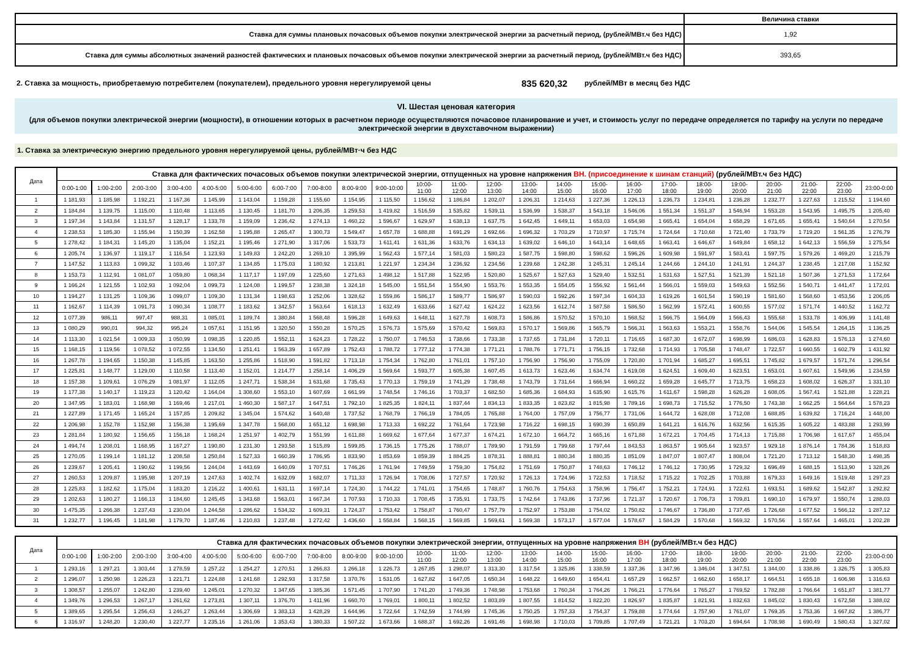| | Величина ставки |
| Ставка для суммы плановых почасовых объемов покупки электрической энергии за расчетный период, (рублей/МВт.ч без НДС) | 1,92 |
| Ставка для суммы абсолютных значений разностей фактических и плановых почасовых объемов покупки электрической энергии за расчетный период, (рублей/МВт.ч без НДС) | 393,65 |
2. Ставка за мощность, приобретаемую потребителем (покупателем), предельного уровня нерегулируемой цены 835 620,32 рублей/МВт в месяц без НДС
VI. Шестая ценовая категория
(для объемов покупки электрической энергии (мощности), в отношении которых в расчетном периоде осуществляются почасовое планирование и учет, и стоимость услуг по передаче определяется по тарифу на услуги по передаче электрической энергии в двухставочном выражении)
1. Ставка за электрическую энергию предельного уровня нерегулируемой цены, рублей/МВт·ч без НДС
| Дата | Ставка для фактических почасовых объемов покупки электрической энергии, отпущенных на уровне напряжения ВН. (присоединение к шинам станций) (рублей/МВт.ч без НДС) | | | | | | | | | | | | | | | | | | | | | | | |
| --- | --- | --- | --- | --- | --- | --- | --- | --- | --- | --- | --- | --- | --- | --- | --- | --- | --- | --- | --- | --- | --- | --- | --- | --- |
| | 0:00-1:00 | 1:00-2:00 | 2:00-3:00 | 3:00-4:00 | 4:00-5:00 | 5:00-6:00 | 6:00-7:00 | 7:00-8:00 | 8:00-9:00 | 9:00-10:00 | 10:00- 11:00 | 11:00- 12:00 | 12:00- 13:00 | 13:00- 14:00 | 14:00- 15:00 | 15:00- 16:00 | 16:00- 17:00 | 17:00- 18:00 | 18:00- 19:00 | 19:00- 20:00 | 20:00- 21:00 | 21:00- 22:00 | 22:00- 23:00 | 23:00-0:00 |
| 1 | 1 181,93 | 1 185,98 | 1 192,21 | 1 167,36 | 1 145,99 | 1 143,04 | 1 159,28 | 1 155,60 | 1 154,95 | 1 115,50 | 1 156,62 | 1 186,84 | 1 202,07 | 1 206,31 | 1 214,63 | 1 227,36 | 1 226,13 | 1 236,73 | 1 234,81 | 1 236,28 | 1 232,77 | 1 227,63 | 1 215,52 | 1 194,60 |
| 2 | 1 184,84 | 1 139,75 | 1 115,00 | 1 110,48 | 1 113,65 | 1 130,45 | 1 181,70 | 1 206,35 | 1 259,53 | 1 419,82 | 1 516,59 | 1 535,82 | 1 539,11 | 1 536,99 | 1 538,37 | 1 543,18 | 1 546,06 | 1 551,34 | 1 551,37 | 1 546,94 | 1 553,28 | 1 543,95 | 1 495,75 | 1 205,40 |
| 3 | 1 197,34 | 1 143,84 | 1 131,57 | 1 128,17 | 1 133,78 | 1 159,09 | 1 236,42 | 1 274,13 | 1 460,22 | 1 596,67 | 1 629,97 | 1 638,13 | 1 637,75 | 1 642,45 | 1 649,11 | 1 653,03 | 1 654,98 | 1 665,41 | 1 654,04 | 1 658,29 | 1 671,65 | 1 655,41 | 1 540,64 | 1 270,54 |
| 4 | 1 238,53 | 1 185,30 | 1 155,94 | 1 150,39 | 1 162,58 | 1 195,88 | 1 265,47 | 1 300,73 | 1 549,47 | 1 657,78 | 1 688,88 | 1 691,29 | 1 692,66 | 1 696,32 | 1 703,29 | 1 710,97 | 1 715,74 | 1 724,64 | 1 710,68 | 1 721,40 | 1 733,79 | 1 719,20 | 1 561,35 | 1 276,79 |
| 5 | 1 278,42 | 1 184,31 | 1 145,20 | 1 135,04 | 1 152,21 | 1 195,46 | 1 271,90 | 1 317,06 | 1 533,73 | 1 611,41 | 1 631,36 | 1 633,76 | 1 634,13 | 1 639,02 | 1 646,10 | 1 643,14 | 1 648,65 | 1 663,41 | 1 646,67 | 1 649,84 | 1 658,12 | 1 642,13 | 1 556,59 | 1 275,54 |
| 6 | 1 205,74 | 1 136,97 | 1 119,17 | 1 116,54 | 1 123,93 | 1 149,83 | 1 242,20 | 1 269,10 | 1 395,99 | 1 562,43 | 1 577,14 | 1 581,03 | 1 580,23 | 1 587,75 | 1 598,80 | 1 598,62 | 1 596,26 | 1 609,98 | 1 591,97 | 1 583,41 | 1 597,75 | 1 579,26 | 1 469,20 | 1 215,79 |
| 7 | 1 147,52 | 1 113,83 | 1 099,32 | 1 103,46 | 1 107,37 | 1 134,85 | 1 175,03 | 1 180,92 | 1 213,81 | 1 221,97 | 1 234,34 | 1 236,92 | 1 234,56 | 1 239,68 | 1 242,38 | 1 245,31 | 1 245,14 | 1 244,66 | 1 244,10 | 1 241,91 | 1 244,37 | 1 238,45 | 1 217,08 | 1 152,92 |
| 8 | 1 153,73 | 1 112,91 | 1 081,07 | 1 059,80 | 1 068,34 | 1 117,17 | 1 197,09 | 1 225,60 | 1 271,63 | 1 498,12 | 1 517,88 | 1 522,95 | 1 520,80 | 1 525,67 | 1 527,63 | 1 529,40 | 1 532,51 | 1 531,63 | 1 527,51 | 1 521,39 | 1 521,18 | 1 507,36 | 1 271,53 | 1 172,64 |
| 9 | 1 166,24 | 1 121,55 | 1 102,93 | 1 092,04 | 1 099,73 | 1 124,08 | 1 199,57 | 1 238,38 | 1 324,18 | 1 545,00 | 1 551,54 | 1 554,90 | 1 553,76 | 1 553,35 | 1 554,05 | 1 556,92 | 1 561,44 | 1 566,01 | 1 559,03 | 1 549,63 | 1 552,56 | 1 540,71 | 1 441,47 | 1 172,01 |
| 10 | 1 194,27 | 1 131,25 | 1 109,36 | 1 099,07 | 1 109,30 | 1 131,34 | 1 198,63 | 1 252,06 | 1 328,62 | 1 559,86 | 1 586,17 | 1 589,77 | 1 586,97 | 1 590,03 | 1 592,26 | 1 597,34 | 1 604,33 | 1 619,26 | 1 601,54 | 1 590,19 | 1 581,60 | 1 568,60 | 1 453,56 | 1 206,05 |
| 11 | 1 162,67 | 1 114,39 | 1 091,73 | 1 090,34 | 1 108,77 | 1 183,62 | 1 342,57 | 1 563,64 | 1 618,13 | 1 632,49 | 1 633,66 | 1 627,42 | 1 624,22 | 1 623,56 | 1 612,74 | 1 587,58 | 1 586,50 | 1 562,99 | 1 572,41 | 1 600,55 | 1 577,02 | 1 571,74 | 1 440,52 | 1 162,72 |
| 12 | 1 077,39 | 986,11 | 997,47 | 988,31 | 1 085,01 | 1 189,74 | 1 380,84 | 1 568,48 | 1 596,28 | 1 649,63 | 1 648,11 | 1 627,78 | 1 608,73 | 1 586,86 | 1 570,52 | 1 570,10 | 1 568,52 | 1 566,75 | 1 564,09 | 1 566,43 | 1 555,68 | 1 533,78 | 1 406,99 | 1 141,48 |
| 13 | 1 080,29 | 990,01 | 994,32 | 995,24 | 1 057,61 | 1 151,95 | 1 320,50 | 1 550,28 | 1 570,25 | 1 576,73 | 1 575,69 | 1 570,42 | 1 569,83 | 1 570,17 | 1 569,86 | 1 565,79 | 1 566,31 | 1 563,63 | 1 553,21 | 1 558,76 | 1 544,06 | 1 545,54 | 1 264,15 | 1 136,25 |
| 14 | 1 113,30 | 1 021,54 | 1 009,33 | 1 050,99 | 1 098,35 | 1 220,85 | 1 552,11 | 1 624,23 | 1 728,22 | 1 750,07 | 1 746,53 | 1 738,66 | 1 733,38 | 1 737,65 | 1 731,84 | 1 720,11 | 1 716,65 | 1 687,30 | 1 672,07 | 1 698,99 | 1 686,03 | 1 628,83 | 1 576,13 | 1 274,60 |
| 15 | 1 168,15 | 1 119,56 | 1 078,52 | 1 072,55 | 1 134,50 | 1 251,41 | 1 563,39 | 1 657,89 | 1 752,43 | 1 788,72 | 1 777,12 | 1 774,38 | 1 771,21 | 1 788,76 | 1 771,71 | 1 756,15 | 1 732,68 | 1 714,93 | 1 705,58 | 1 748,47 | 1 722,57 | 1 660,55 | 1 602,79 | 1 431,92 |
| 16 | 1 267,78 | 1 194,65 | 1 150,38 | 1 145,85 | 1 163,50 | 1 255,86 | 1 518,90 | 1 591,82 | 1 713,18 | 1 754,34 | 1 762,80 | 1 761,01 | 1 757,10 | 1 756,90 | 1 756,90 | 1 755,09 | 1 720,80 | 1 701,94 | 1 685,27 | 1 695,51 | 1 745,82 | 1 679,57 | 1 571,74 | 1 296,54 |
| 17 | 1 225,81 | 1 148,77 | 1 129,00 | 1 110,58 | 1 113,40 | 1 152,01 | 1 214,77 | 1 258,14 | 1 406,29 | 1 569,64 | 1 593,77 | 1 605,38 | 1 607,45 | 1 613,73 | 1 623,46 | 1 634,74 | 1 619,08 | 1 624,51 | 1 609,40 | 1 623,51 | 1 653,01 | 1 607,61 | 1 549,96 | 1 234,59 |
| 18 | 1 157,38 | 1 109,61 | 1 076,29 | 1 081,97 | 1 112,05 | 1 247,71 | 1 538,34 | 1 631,68 | 1 735,43 | 1 770,13 | 1 759,19 | 1 741,29 | 1 738,48 | 1 743,79 | 1 731,64 | 1 666,94 | 1 660,22 | 1 659,28 | 1 645,77 | 1 713,75 | 1 658,23 | 1 608,02 | 1 626,37 | 1 331,10 |
| 19 | 1 177,38 | 1 140,17 | 1 119,23 | 1 120,42 | 1 164,04 | 1 308,60 | 1 553,10 | 1 607,69 | 1 661,99 | 1 748,54 | 1 746,16 | 1 703,37 | 1 682,50 | 1 685,36 | 1 684,93 | 1 635,90 | 1 615,76 | 1 611,67 | 1 598,28 | 1 626,28 | 1 608,05 | 1 567,41 | 1 521,88 | 1 228,21 |
| 20 | 1 347,95 | 1 183,01 | 1 168,98 | 1 169,46 | 1 217,01 | 1 460,30 | 1 587,17 | 1 647,51 | 1 792,10 | 1 825,35 | 1 824,11 | 1 837,44 | 1 834,13 | 1 833,35 | 1 823,82 | 1 815,98 | 1 789,16 | 1 698,73 | 1 715,52 | 1 776,50 | 1 743,38 | 1 662,25 | 1 564,64 | 1 578,23 |
| 21 | 1 227,89 | 1 171,45 | 1 165,24 | 1 157,85 | 1 209,82 | 1 345,04 | 1 574,62 | 1 640,48 | 1 737,52 | 1 768,79 | 1 766,19 | 1 784,05 | 1 765,88 | 1 764,00 | 1 757,09 | 1 756,77 | 1 731,06 | 1 644,72 | 1 628,08 | 1 712,08 | 1 688,85 | 1 639,82 | 1 716,24 | 1 448,00 |
| 22 | 1 206,98 | 1 152,78 | 1 152,98 | 1 156,38 | 1 195,69 | 1 347,78 | 1 568,00 | 1 651,12 | 1 698,98 | 1 713,33 | 1 692,22 | 1 761,64 | 1 723,98 | 1 716,22 | 1 698,15 | 1 690,39 | 1 650,89 | 1 641,21 | 1 616,76 | 1 632,56 | 1 615,35 | 1 605,22 | 1 483,88 | 1 293,99 |
| 23 | 1 281,84 | 1 180,92 | 1 156,65 | 1 156,18 | 1 168,24 | 1 251,97 | 1 402,79 | 1 551,99 | 1 611,88 | 1 669,62 | 1 677,64 | 1 677,37 | 1 674,21 | 1 672,10 | 1 664,72 | 1 665,16 | 1 671,88 | 1 672,21 | 1 704,45 | 1 714,13 | 1 715,88 | 1 706,98 | 1 617,67 | 1 455,04 |
| 24 | 1 494,74 | 1 208,01 | 1 168,95 | 1 167,27 | 1 190,80 | 1 231,30 | 1 293,58 | 1 515,89 | 1 599,85 | 1 736,15 | 1 775,26 | 1 788,07 | 1 789,90 | 1 791,59 | 1 799,68 | 1 797,44 | 1 843,53 | 1 863,57 | 1 905,64 | 1 923,57 | 1 929,18 | 1 876,14 | 1 784,36 | 1 518,83 |
| 25 | 1 270,05 | 1 199,14 | 1 181,12 | 1 208,58 | 1 250,84 | 1 527,33 | 1 660,39 | 1 786,95 | 1 833,90 | 1 853,69 | 1 859,39 | 1 884,25 | 1 878,31 | 1 888,81 | 1 880,34 | 1 880,35 | 1 851,09 | 1 847,07 | 1 807,47 | 1 808,04 | 1 721,20 | 1 713,12 | 1 548,30 | 1 498,35 |
| 26 | 1 239,67 | 1 205,41 | 1 190,62 | 1 199,56 | 1 244,04 | 1 443,69 | 1 640,09 | 1 707,51 | 1 746,26 | 1 761,94 | 1 749,59 | 1 759,30 | 1 754,82 | 1 751,69 | 1 750,87 | 1 748,63 | 1 746,12 | 1 746,12 | 1 730,95 | 1 729,32 | 1 696,49 | 1 688,15 | 1 513,90 | 1 328,26 |
| 27 | 1 260,53 | 1 209,87 | 1 195,98 | 1 207,19 | 1 247,63 | 1 402,74 | 1 632,09 | 1 682,07 | 1 711,33 | 1 726,94 | 1 708,06 | 1 727,57 | 1 720,92 | 1 726,13 | 1 724,96 | 1 722,53 | 1 718,52 | 1 715,22 | 1 702,25 | 1 703,88 | 1 679,33 | 1 649,16 | 1 519,48 | 1 297,23 |
| 28 | 1 225,83 | 1 182,62 | 1 175,04 | 1 183,20 | 1 216,22 | 1 400,61 | 1 631,11 | 1 697,14 | 1 724,30 | 1 744,22 | 1 741,01 | 1 754,65 | 1 748,87 | 1 760,76 | 1 754,63 | 1 758,96 | 1 756,47 | 1 752,21 | 1 724,91 | 1 722,61 | 1 693,51 | 1 689,62 | 1 542,87 | 1 292,82 |
| 29 | 1 202,63 | 1 180,27 | 1 166,13 | 1 184,60 | 1 245,45 | 1 343,68 | 1 563,01 | 1 667,34 | 1 707,93 | 1 710,33 | 1 708,45 | 1 735,91 | 1 733,75 | 1 742,64 | 1 743,86 | 1 737,96 | 1 721,37 | 1 720,67 | 1 706,73 | 1 709,81 | 1 690,10 | 1 679,97 | 1 550,74 | 1 288,03 |
| 30 | 1 475,35 | 1 266,38 | 1 237,43 | 1 230,04 | 1 244,58 | 1 286,62 | 1 534,32 | 1 609,31 | 1 724,37 | 1 753,42 | 1 758,87 | 1 760,47 | 1 757,79 | 1 752,97 | 1 753,88 | 1 754,02 | 1 750,82 | 1 746,67 | 1 736,80 | 1 737,45 | 1 726,68 | 1 677,52 | 1 566,12 | 1 287,12 |
| 31 | 1 232,77 | 1 196,45 | 1 181,98 | 1 179,70 | 1 187,46 | 1 210,83 | 1 237,48 | 1 272,42 | 1 436,60 | 1 558,84 | 1 568,15 | 1 569,85 | 1 569,61 | 1 569,38 | 1 573,17 | 1 577,04 | 1 578,67 | 1 584,29 | 1 570,68 | 1 569,32 | 1 570,56 | 1 557,64 | 1 465,01 | 1 202,28 |
| Дата | Ставка для фактических почасовых объемов покупки электрической энергии, отпущенных на уровне напряжения ВН (рублей/МВт.ч без НДС) | | | | | | | | | | | | | | | | | | | | | | | |
| --- | --- | --- | --- | --- | --- | --- | --- | --- | --- | --- | --- | --- | --- | --- | --- | --- | --- | --- | --- | --- | --- | --- | --- | --- |
| | 0:00-1:00 | 1:00-2:00 | 2:00-3:00 | 3:00-4:00 | 4:00-5:00 | 5:00-6:00 | 6:00-7:00 | 7:00-8:00 | 8:00-9:00 | 9:00-10:00 | 10:00- 11:00 | 11:00- 12:00 | 12:00- 13:00 | 13:00- 14:00 | 14:00- 15:00 | 15:00- 16:00 | 16:00- 17:00 | 17:00- 18:00 | 18:00- 19:00 | 19:00- 20:00 | 20:00- 21:00 | 21:00- 22:00 | 22:00- 23:00 | 23:00-0:00 |
| 1 | 1 293,16 | 1 297,21 | 1 303,44 | 1 278,59 | 1 257,22 | 1 254,27 | 1 270,51 | 1 266,83 | 1 266,18 | 1 226,73 | 1 267,85 | 1 298,07 | 1 313,30 | 1 317,54 | 1 325,86 | 1 338,59 | 1 337,36 | 1 347,96 | 1 346,04 | 1 347,51 | 1 344,00 | 1 338,86 | 1 326,75 | 1 305,83 |
| 2 | 1 296,07 | 1 250,98 | 1 226,23 | 1 221,71 | 1 224,88 | 1 241,68 | 1 292,93 | 1 317,58 | 1 370,76 | 1 531,05 | 1 627,82 | 1 647,05 | 1 650,34 | 1 648,22 | 1 649,60 | 1 654,41 | 1 657,29 | 1 662,57 | 1 662,60 | 1 658,17 | 1 664,51 | 1 655,18 | 1 606,98 | 1 316,63 |
| 3 | 1 308,57 | 1 255,07 | 1 242,80 | 1 239,40 | 1 245,01 | 1 270,32 | 1 347,65 | 1 385,36 | 1 571,45 | 1 707,90 | 1 741,20 | 1 749,36 | 1 748,98 | 1 753,68 | 1 760,34 | 1 764,26 | 1 766,21 | 1 776,64 | 1 765,27 | 1 769,52 | 1 782,88 | 1 766,64 | 1 651,87 | 1 381,77 |
| 4 | 1 349,76 | 1 296,53 | 1 267,17 | 1 261,62 | 1 273,81 | 1 307,11 | 1 376,70 | 1 411,96 | 1 660,70 | 1 769,01 | 1 800,11 | 1 802,52 | 1 803,89 | 1 807,55 | 1 814,52 | 1 822,20 | 1 826,97 | 1 835,87 | 1 821,91 | 1 832,63 | 1 845,02 | 1 830,43 | 1 672,58 | 1 388,02 |
| 5 | 1 389,65 | 1 295,54 | 1 256,43 | 1 246,27 | 1 263,44 | 1 306,69 | 1 383,13 | 1 428,29 | 1 644,96 | 1 722,64 | 1 742,59 | 1 744,99 | 1 745,36 | 1 750,25 | 1 757,33 | 1 754,37 | 1 759,88 | 1 774,64 | 1 757,90 | 1 761,07 | 1 769,35 | 1 753,36 | 1 667,82 | 1 386,77 |
| 6 | 1 316,97 | 1 248,20 | 1 230,40 | 1 227,77 | 1 235,16 | 1 261,06 | 1 353,43 | 1 380,33 | 1 507,22 | 1 673,66 | 1 688,37 | 1 692,26 | 1 691,46 | 1 698,98 | 1 710,03 | 1 709,85 | 1 707,49 | 1 721,21 | 1 703,20 | 1 694,64 | 1 708,98 | 1 690,49 | 1 580,43 | 1 327,02 |